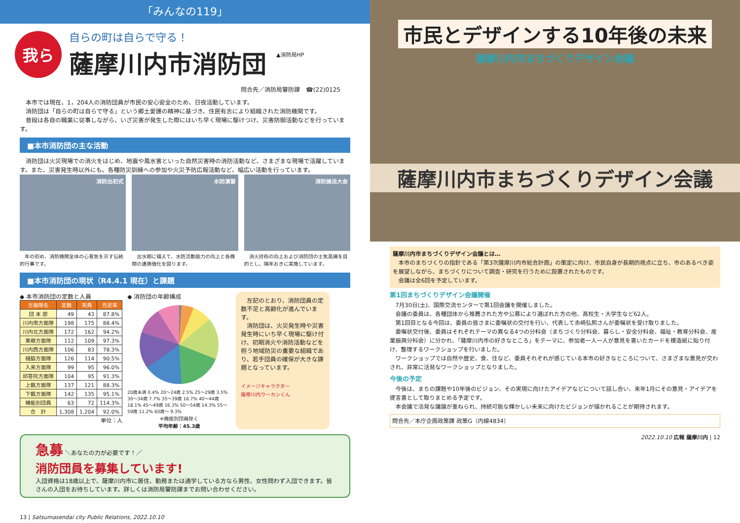「みんなの119」
我ら
自らの町は自らで守る！
薩摩川内市消防団
▲消防局HP
問合先／消防局警防課　☎(22)0125
　本市では現在、1，204人の消防団員が市民の安心安全のため、日夜活動しています。
　消防団は「自らの町は自らで守る」という郷土愛護の精神に基づき、住民有志により組織された消防機関です。
　普段は各自の職業に従事しながら、いざ災害が発生した際にはいち早く現場に駆けつけ、災害防御活動などを行っています。
■本市消防団の主な活動
　消防団は火災現場での消火をはじめ、地震や風水害といった自然災害時の消防活動など、さまざまな現場で活躍しています。また、災害発生時以外にも、各種防災訓練への参加や火災予防広報活動など、幅広い活動を行っています。
消防出初式
　年の初め、消防機関全体の心意気を示す伝統的行事です。
水防演習
　出水期に備えて、水防活動能力の向上と各機関の連携強化を図ります。
消防操法大会
　消火技術の向上および消防団の士気高揚を目的とし、隔年おきに実施しています。
■本市消防団の現状（R4.4.1 現在）と課題
◆ 本市消防団の定数と人員
| 方面隊名 | 定数 | 実員 | 充足率 |
| --- | --- | --- | --- |
| 団 本 部 | 49 | 43 | 87.8% |
| 川内南方面隊 | 198 | 175 | 88.4% |
| 川内北方面隊 | 172 | 162 | 94.2% |
| 東郷方面隊 | 112 | 109 | 97.3% |
| 川内西方面隊 | 106 | 83 | 78.3% |
| 樋脇方面隊 | 126 | 114 | 90.5% |
| 入来方面隊 | 99 | 95 | 96.0% |
| 祁答院方面隊 | 104 | 95 | 91.3% |
| 上甑方面隊 | 137 | 121 | 88.3% |
| 下甑方面隊 | 142 | 135 | 95.1% |
| 機能別団員 | 63 | 72 | 114.3% |
| 合 計 | 1,308 | 1,204 | 92.0% |
単位：人
◆ 消防団の年齢構成
20歳未満 0.4% 20～24歳 2.5% 25～29歳 3.5% 30～34歳 7.7% 35～39歳 16.7% 40～44歳 18.1% 45～49歳 16.3% 50～54歳 14.3% 55～59歳 11.2% 60歳～ 9.3%
※機能別団員除く
平均年齢：45.3歳
　左記のとおり、消防団員の定数不足と高齢化が進んでいます。
　消防団は、火災発生時や災害発生時にいち早く現場に駆け付け、初期消火や消防活動などを担う地域防災の重要な組織であり、若手団員の確保が大きな課題となっています。
イメージキャラクター
薩摩川内ウーカンくん
急募 ＼あなたの力が必要です！／
消防団員を募集しています!
入団資格は18歳以上で、薩摩川内市に居住、勤務または通学している方なら男性、女性問わず入団できます。皆さんの入団をお待ちしています。詳しくは消防局警防課までお問い合わせください。
13 | Satsumasendai city Public Relations, 2022.10.10
市民とデザインする10年後の未来
薩摩川内市まちづくりデザイン会議
薩摩川内市まちづくりデザイン会議
薩摩川内市まちづくりデザイン会議とは…
　本市のまちづくりの指針である「第3次薩摩川内市総合計画」の策定に向け、市民自身が長期的視点に立ち、市のあるべき姿を展望しながら、まちづくりについて調査・研究を行うために設置されたものです。
　会議は全6回を予定しています。
第1回まちづくりデザイン会議開催
　7月30日(土)、国際交流センターで第1回会議を開催しました。
　会議の委員は、各種団体から推薦された方や公募により選ばれた方の他、高校生・大学生など62人。
　第1回目となる今回は、委員の皆さまに委嘱状の交付を行い、代表して赤崎弘熙さんが委嘱状を受け取りました。
　委嘱状交付後、委員はそれぞれテーマの異なる4つの分科会（まちづくり分科会、暮らし・安全分科会、福祉・教育分科会、産業振興分科会）に分かれ、「薩摩川内市の好きなところ」をテーマに、参加者一人一人が意見を書いたカードを模造紙に貼り付け、整理するワークショップを行いました。
　ワークショップでは自然や歴史、食、住など、委員それぞれが感じている本市の好きなところについて、さまざまな意見が交わされ、非常に活発なワークショップとなりました。
今後の予定
　今後は、まちの課題や10年後のビジョン、その実現に向けたアイデアなどについて話し合い、来年1月にその意見・アイデアを提言書として取りまとめる予定です。
　本会議で活発な議論が重ねられ、持続可能な輝かしい未来に向けたビジョンが描かれることが期待されます。
問合先／本庁企画政策課 政策G（内線4834）
2022.10.10 広報 薩摩川内 | 12